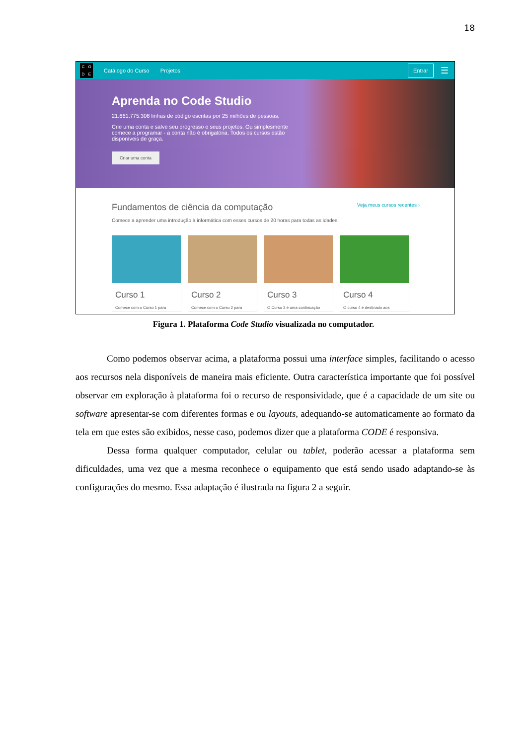18
CODE
Catálogo do Curso Projetos Entrar ☰
Aprenda no Code Studio
21.661.775.308 linhas de código escritas por 25 milhões de pessoas.
Crie uma conta e salve seu progresso e seus projetos. Ou simplesmente comece a programar - a conta não é obrigatória. Todos os cursos estão disponíveis de graça.
Criar uma conta
Fundamentos de ciência da computação Veja meus cursos recentes ›
Comece a aprender uma introdução à informática com esses cursos de 20 horas para todas as idades.
Curso 1
Comece com o Curso 1 para
Curso 2
Comece com o Curso 2 para
Curso 3
O Curso 3 é uma continuação
Curso 4
O curso 4 é destinado aos
Figura 1. Plataforma Code Studio visualizada no computador.
Como podemos observar acima, a plataforma possui uma interface simples, facilitando o acesso aos recursos nela disponíveis de maneira mais eficiente. Outra característica importante que foi possível observar em exploração à plataforma foi o recurso de responsividade, que é a capacidade de um site ou software apresentar-se com diferentes formas e ou layouts, adequando-se automaticamente ao formato da tela em que estes são exibidos, nesse caso, podemos dizer que a plataforma CODE é responsiva.
Dessa forma qualquer computador, celular ou tablet, poderão acessar a plataforma sem dificuldades, uma vez que a mesma reconhece o equipamento que está sendo usado adaptando-se às configurações do mesmo. Essa adaptação é ilustrada na figura 2 a seguir.